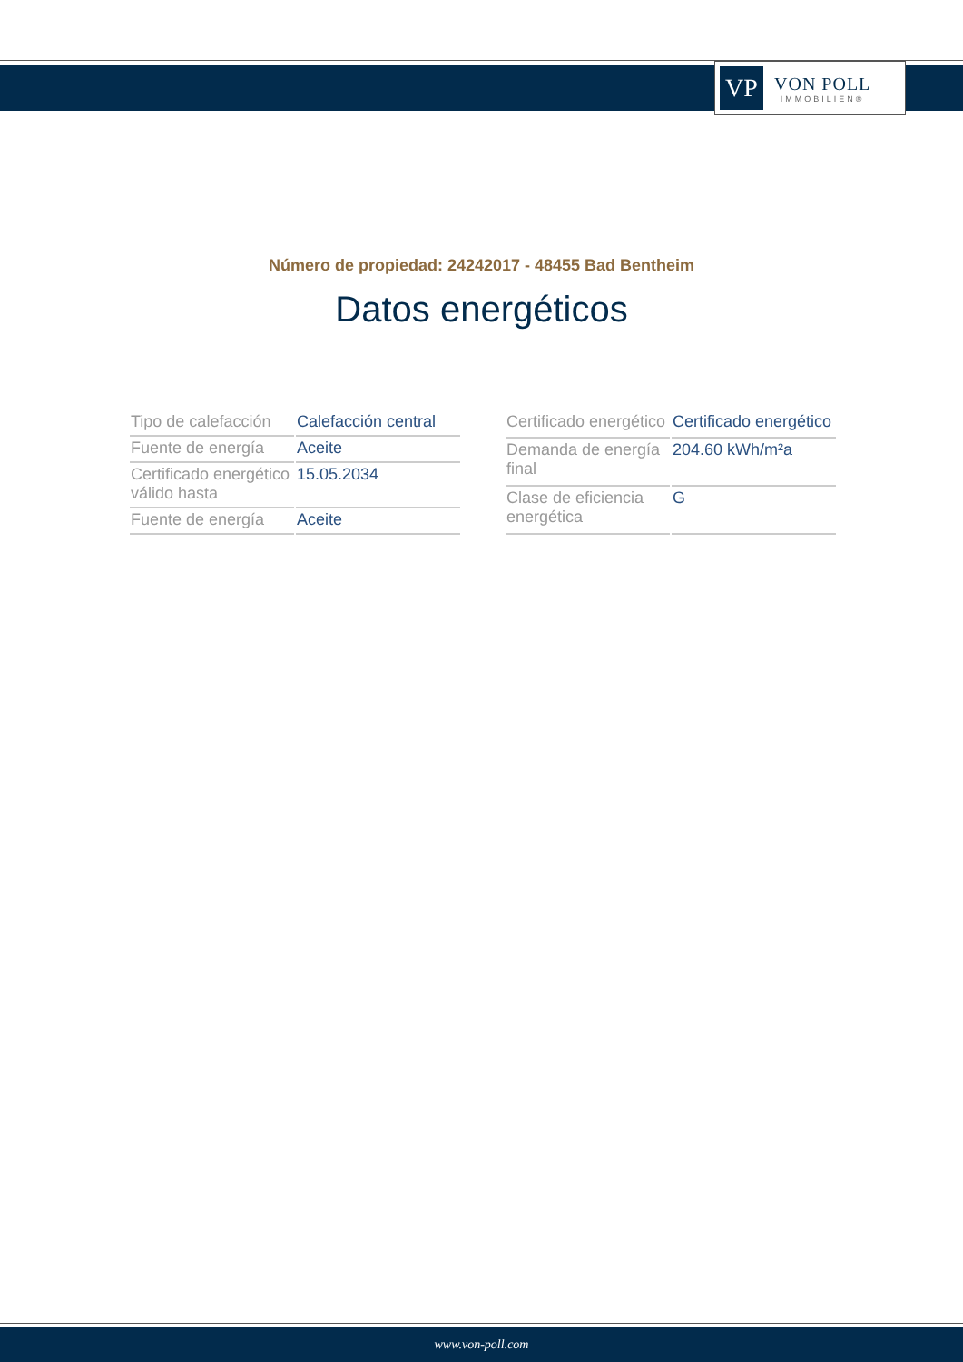VP
VON POLL
IMMOBILIEN®
Número de propiedad: 24242017 - 48455 Bad Bentheim
Datos energéticos
| Tipo de calefacción | Calefacción central |
| Fuente de energía | Aceite |
| Certificado energético válido hasta | 15.05.2034 |
| Fuente de energía | Aceite |
| Certificado energético | Certificado energético |
| Demanda de energía final | 204.60 kWh/m²a |
| Clase de eficiencia energética | G |
www.von-poll.com